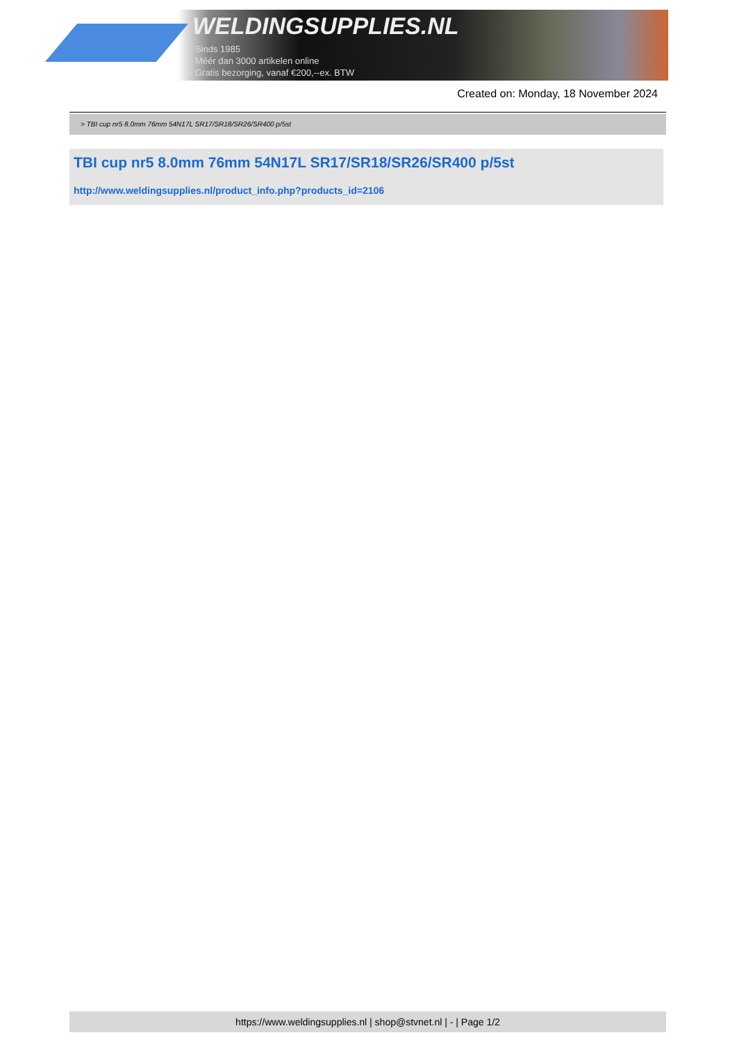WELDINGSUPPLIES.NL
- Sinds 1985
- Méér dan 3000 artikelen online
- Gratis bezorging, vanaf €200,--ex. BTW
Created on: Monday, 18 November 2024
> TBI cup nr5 8.0mm 76mm 54N17L SR17/SR18/SR26/SR400 p/5st
TBI cup nr5 8.0mm 76mm 54N17L SR17/SR18/SR26/SR400 p/5st
http://www.weldingsupplies.nl/product_info.php?products_id=2106
https://www.weldingsupplies.nl | shop@stvnet.nl | - | Page 1/2